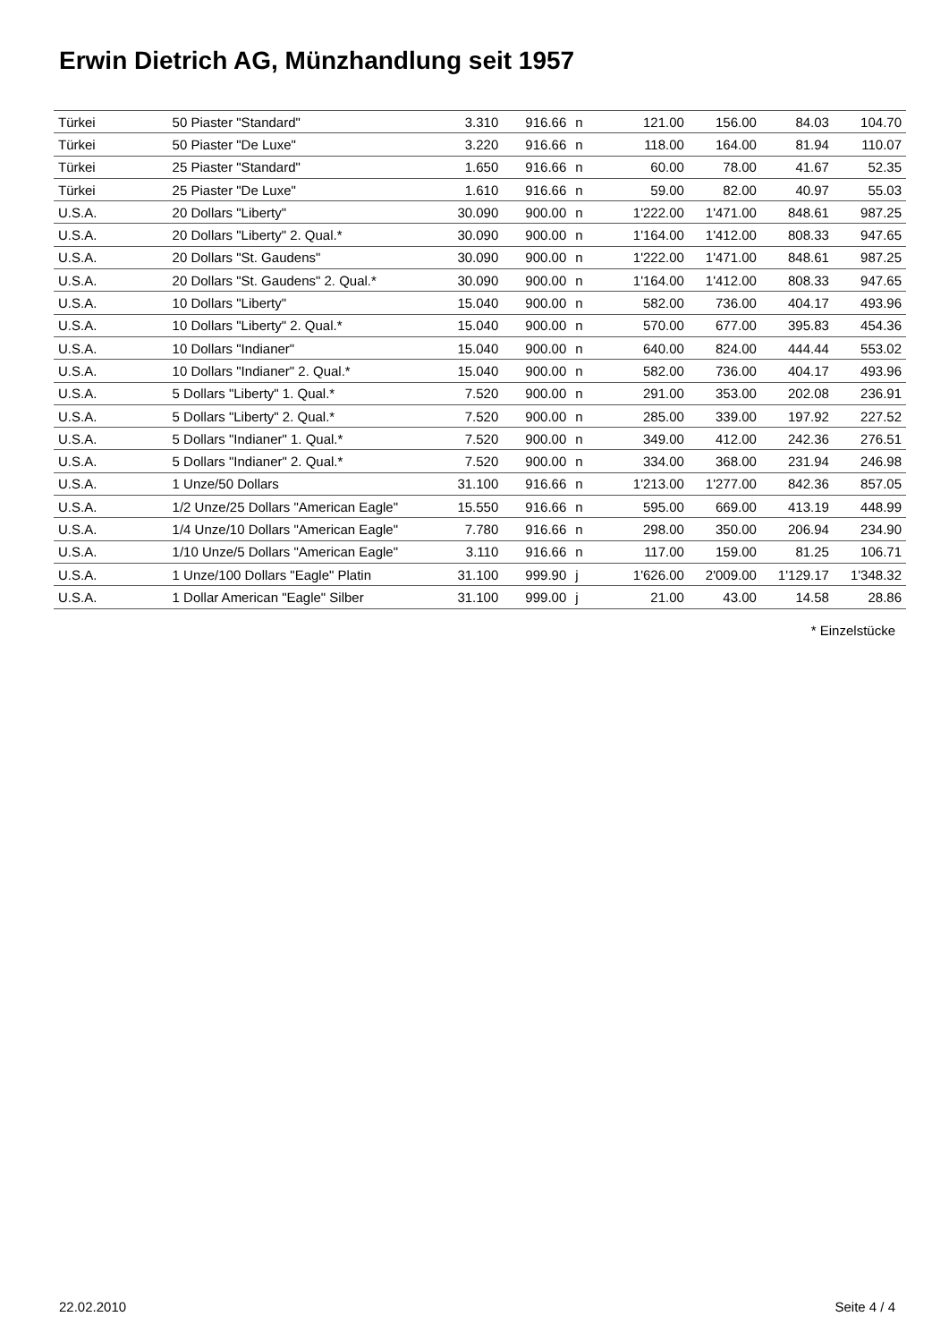Erwin Dietrich AG, Münzhandlung seit 1957
| Türkei | 50 Piaster "Standard" | 3.310 | 916.66 | n | 121.00 | 156.00 | 84.03 | 104.70 |
| Türkei | 50 Piaster "De Luxe" | 3.220 | 916.66 | n | 118.00 | 164.00 | 81.94 | 110.07 |
| Türkei | 25 Piaster "Standard" | 1.650 | 916.66 | n | 60.00 | 78.00 | 41.67 | 52.35 |
| Türkei | 25 Piaster "De Luxe" | 1.610 | 916.66 | n | 59.00 | 82.00 | 40.97 | 55.03 |
| U.S.A. | 20 Dollars "Liberty" | 30.090 | 900.00 | n | 1'222.00 | 1'471.00 | 848.61 | 987.25 |
| U.S.A. | 20 Dollars "Liberty" 2. Qual.* | 30.090 | 900.00 | n | 1'164.00 | 1'412.00 | 808.33 | 947.65 |
| U.S.A. | 20 Dollars "St. Gaudens" | 30.090 | 900.00 | n | 1'222.00 | 1'471.00 | 848.61 | 987.25 |
| U.S.A. | 20 Dollars "St. Gaudens" 2. Qual.* | 30.090 | 900.00 | n | 1'164.00 | 1'412.00 | 808.33 | 947.65 |
| U.S.A. | 10 Dollars "Liberty" | 15.040 | 900.00 | n | 582.00 | 736.00 | 404.17 | 493.96 |
| U.S.A. | 10 Dollars "Liberty" 2. Qual.* | 15.040 | 900.00 | n | 570.00 | 677.00 | 395.83 | 454.36 |
| U.S.A. | 10 Dollars "Indianer" | 15.040 | 900.00 | n | 640.00 | 824.00 | 444.44 | 553.02 |
| U.S.A. | 10 Dollars "Indianer" 2. Qual.* | 15.040 | 900.00 | n | 582.00 | 736.00 | 404.17 | 493.96 |
| U.S.A. | 5 Dollars "Liberty" 1. Qual.* | 7.520 | 900.00 | n | 291.00 | 353.00 | 202.08 | 236.91 |
| U.S.A. | 5 Dollars "Liberty" 2. Qual.* | 7.520 | 900.00 | n | 285.00 | 339.00 | 197.92 | 227.52 |
| U.S.A. | 5 Dollars "Indianer" 1. Qual.* | 7.520 | 900.00 | n | 349.00 | 412.00 | 242.36 | 276.51 |
| U.S.A. | 5 Dollars "Indianer" 2. Qual.* | 7.520 | 900.00 | n | 334.00 | 368.00 | 231.94 | 246.98 |
| U.S.A. | 1 Unze/50 Dollars | 31.100 | 916.66 | n | 1'213.00 | 1'277.00 | 842.36 | 857.05 |
| U.S.A. | 1/2 Unze/25 Dollars "American Eagle" | 15.550 | 916.66 | n | 595.00 | 669.00 | 413.19 | 448.99 |
| U.S.A. | 1/4 Unze/10 Dollars "American Eagle" | 7.780 | 916.66 | n | 298.00 | 350.00 | 206.94 | 234.90 |
| U.S.A. | 1/10 Unze/5 Dollars "American Eagle" | 3.110 | 916.66 | n | 117.00 | 159.00 | 81.25 | 106.71 |
| U.S.A. | 1 Unze/100 Dollars "Eagle" Platin | 31.100 | 999.90 | j | 1'626.00 | 2'009.00 | 1'129.17 | 1'348.32 |
| U.S.A. | 1 Dollar American "Eagle" Silber | 31.100 | 999.00 | j | 21.00 | 43.00 | 14.58 | 28.86 |
* Einzelstücke
22.02.2010 Seite 4 / 4